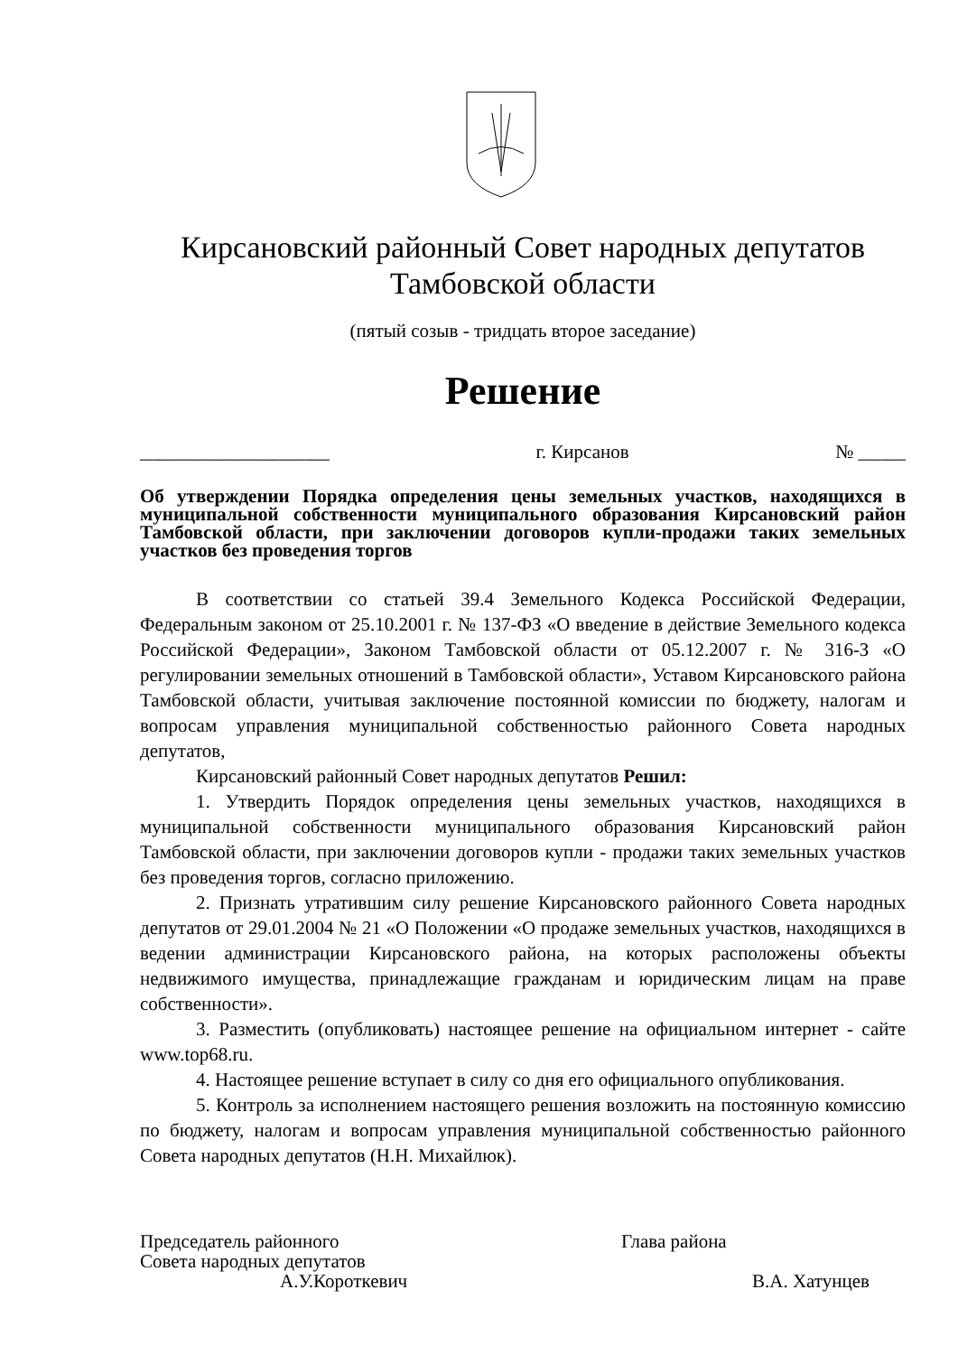Кирсановский районный Совет народных депутатов
Тамбовской области
(пятый созыв - тридцать второе заседание)
Решение
____________________ г. Кирсанов № _____
Об утверждении Порядка определения цены земельных участков, находящихся в муниципальной собственности муниципального образования Кирсановский район Тамбовской области, при заключении договоров купли-продажи таких земельных участков без проведения торгов
В соответствии со статьей 39.4 Земельного Кодекса Российской Федерации, Федеральным законом от 25.10.2001 г. № 137-ФЗ «О введение в действие Земельного кодекса Российской Федерации», Законом Тамбовской области от 05.12.2007 г. № 316-З «О регулировании земельных отношений в Тамбовской области», Уставом Кирсановского района Тамбовской области, учитывая заключение постоянной комиссии по бюджету, налогам и вопросам управления муниципальной собственностью районного Совета народных депутатов,
Кирсановский районный Совет народных депутатов Решил:
1. Утвердить Порядок определения цены земельных участков, находящихся в муниципальной собственности муниципального образования Кирсановский район Тамбовской области, при заключении договоров купли - продажи таких земельных участков без проведения торгов, согласно приложению.
2. Признать утратившим силу решение Кирсановского районного Совета народных депутатов от 29.01.2004 № 21 «О Положении «О продаже земельных участков, находящихся в ведении администрации Кирсановского района, на которых расположены объекты недвижимого имущества, принадлежащие гражданам и юридическим лицам на праве собственности».
3. Разместить (опубликовать) настоящее решение на официальном интернет - сайте www.top68.ru.
4. Настоящее решение вступает в силу со дня его официального опубликования.
5. Контроль за исполнением настоящего решения возложить на постоянную комиссию по бюджету, налогам и вопросам управления муниципальной собственностью районного Совета народных депутатов (Н.Н. Михайлюк).
Председатель районного
Совета народных депутатов
А.У.Короткевич
Глава района
В.А. Хатунцев